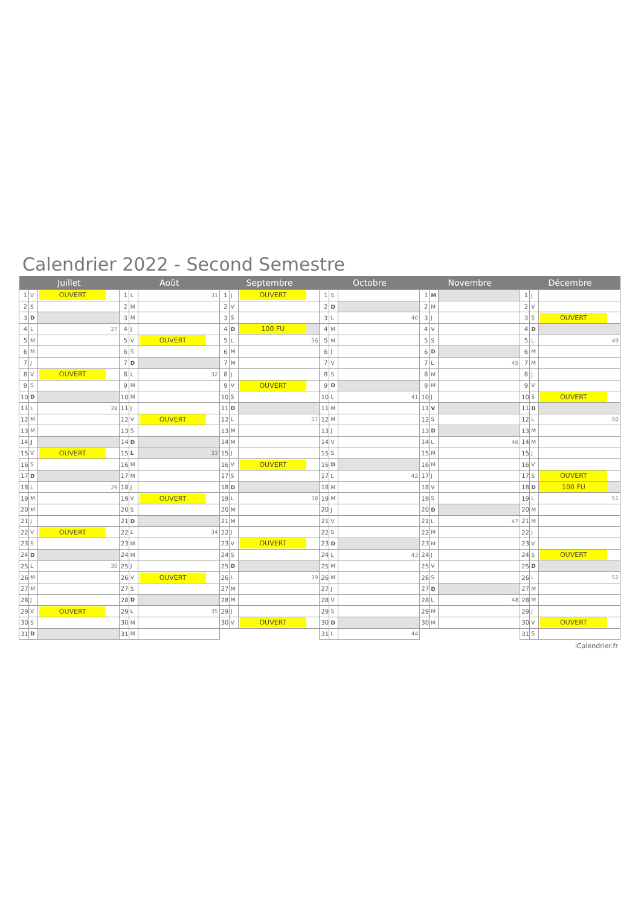Calendrier 2022 - Second Semestre
| Juillet | | | Août | | | Septembre | | | Octobre | | | Novembre | | | Décembre | | |
| --- | --- | --- | --- | --- | --- | --- | --- | --- | --- | --- | --- | --- | --- | --- | --- | --- | --- |
| 1 | V | OUVERT | 1 | L | 31 | 1 | J | OUVERT | 1 | S | | 1 | M | | 1 | J | |
| 2 | S | | 2 | M | | 2 | V | | 2 | D | | 2 | M | | 2 | V | |
| 3 | D | | 3 | M | | 3 | S | | 3 | L | 40 | 3 | J | | 3 | S | OUVERT |
| 4 | L | 27 | 4 | J | | 4 | D | 100 FU | 4 | M | | 4 | V | | 4 | D | |
| 5 | M | | 5 | V | OUVERT | 5 | L | 36 | 5 | M | | 5 | S | | 5 | L | 49 |
| 6 | M | | 6 | S | | 6 | M | | 6 | J | | 6 | D | | 6 | M | |
| 7 | J | | 7 | D | | 7 | M | | 7 | V | | 7 | L | 45 | 7 | M | |
| 8 | V | OUVERT | 8 | L | 32 | 8 | J | | 8 | S | | 8 | M | | 8 | J | |
| 9 | S | | 9 | M | | 9 | V | OUVERT | 9 | D | | 9 | M | | 9 | V | |
| 10 | D | | 10 | M | | 10 | S | | 10 | L | 41 | 10 | J | | 10 | S | OUVERT |
| 11 | L | 28 | 11 | J | | 11 | D | | 11 | M | | 11 | V | | 11 | D | |
| 12 | M | | 12 | V | OUVERT | 12 | L | 37 | 12 | M | | 12 | S | | 12 | L | 50 |
| 13 | M | | 13 | S | | 13 | M | | 13 | J | | 13 | D | | 13 | M | |
| 14 | J | | 14 | D | | 14 | M | | 14 | V | | 14 | L | 46 | 14 | M | |
| 15 | V | OUVERT | 15 | L | 33 | 15 | J | | 15 | S | | 15 | M | | 15 | J | |
| 16 | S | | 16 | M | | 16 | V | OUVERT | 16 | D | | 16 | M | | 16 | V | |
| 17 | D | | 17 | M | | 17 | S | | 17 | L | 42 | 17 | J | | 17 | S | OUVERT |
| 18 | L | 29 | 18 | J | | 18 | D | | 18 | M | | 18 | V | | 18 | D | 100 FU |
| 19 | M | | 19 | V | OUVERT | 19 | L | 38 | 19 | M | | 19 | S | | 19 | L | 51 |
| 20 | M | | 20 | S | | 20 | M | | 20 | J | | 20 | D | | 20 | M | |
| 21 | J | | 21 | D | | 21 | M | | 21 | V | | 21 | L | 47 | 21 | M | |
| 22 | V | OUVERT | 22 | L | 34 | 22 | J | | 22 | S | | 22 | M | | 22 | J | |
| 23 | S | | 23 | M | | 23 | V | OUVERT | 23 | D | | 23 | M | | 23 | V | |
| 24 | D | | 24 | M | | 24 | S | | 24 | L | 43 | 24 | J | | 24 | S | OUVERT |
| 25 | L | 30 | 25 | J | | 25 | D | | 25 | M | | 25 | V | | 25 | D | |
| 26 | M | | 26 | V | OUVERT | 26 | L | 39 | 26 | M | | 26 | S | | 26 | L | 52 |
| 27 | M | | 27 | S | | 27 | M | | 27 | J | | 27 | D | | 27 | M | |
| 28 | J | | 28 | D | | 28 | M | | 28 | V | | 28 | L | 48 | 28 | M | |
| 29 | V | OUVERT | 29 | L | 35 | 29 | J | | 29 | S | | 29 | M | | 29 | J | |
| 30 | S | | 30 | M | | 30 | V | OUVERT | 30 | D | | 30 | M | | 30 | V | OUVERT |
| 31 | D | | 31 | M | | | | | 31 | L | 44 | | | | 31 | S | |
iCalendrier.fr